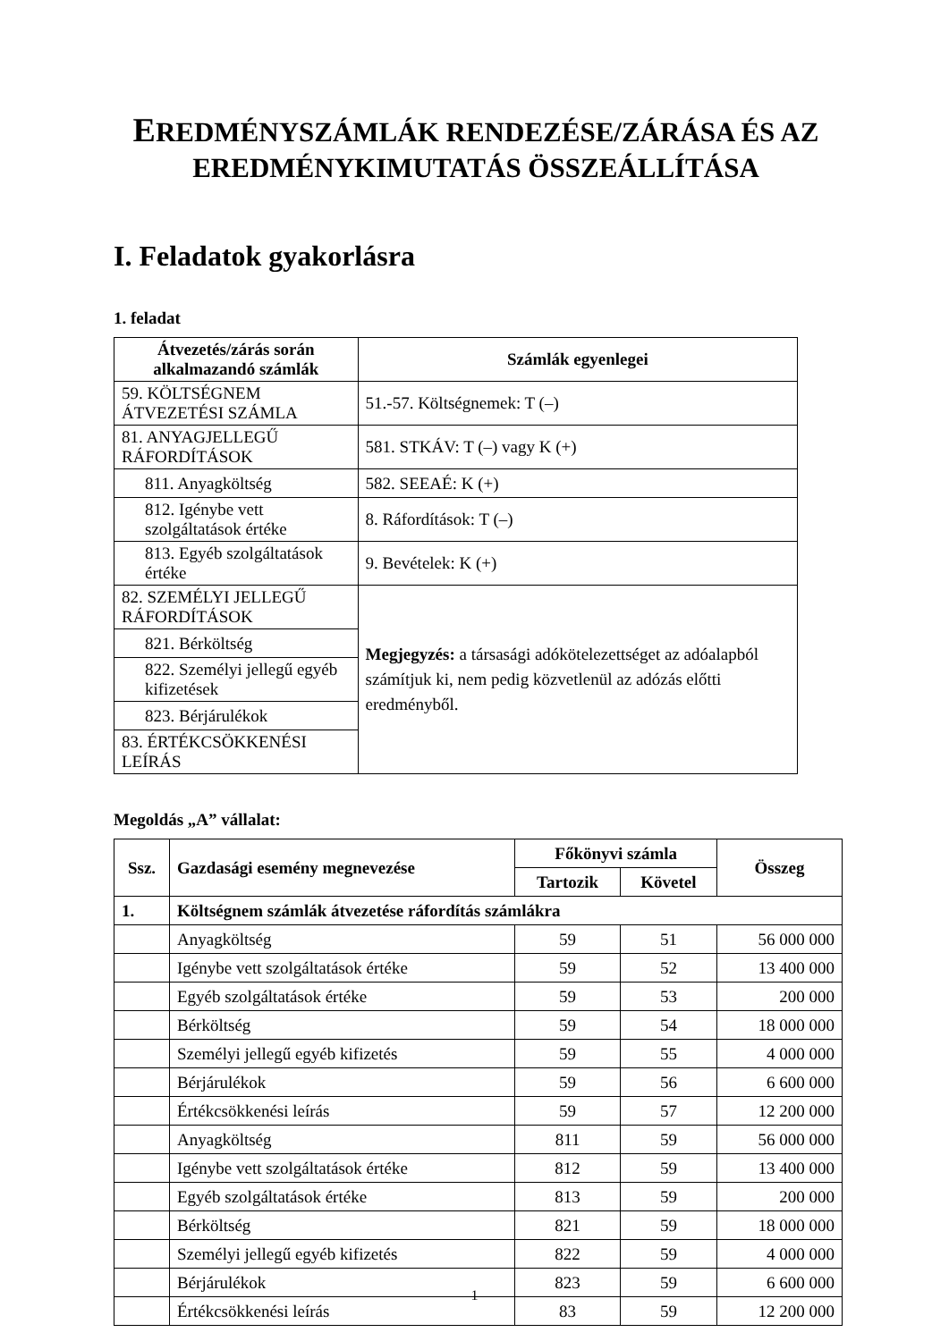EREDMÉNYSZÁMLÁK RENDEZÉSE/ZÁRÁSA ÉS AZ EREDMÉNYKIMUTATÁS ÖSSZEÁLLÍTÁSA
I. Feladatok gyakorlásra
1. feladat
| Átvezetés/zárás során alkalmazandó számlák | Számlák egyenlegei |
| --- | --- |
| 59. KÖLTSÉGNEM ÁTVEZETÉSI SZÁMLA | 51.-57. Költségnemek: T (–) |
| 81. ANYAGJELLEGŰ RÁFORDÍTÁSOK | 581. STKÁV: T (–) vagy K (+) |
| 811. Anyagköltség | 582. SEEAÉ: K (+) |
| 812. Igénybe vett szolgáltatások értéke | 8. Ráfordítások: T (–) |
| 813. Egyéb szolgáltatások értéke | 9. Bevételek: K (+) |
| 82. SZEMÉLYI JELLEGŰ RÁFORDÍTÁSOK | Megjegyzés: a társasági adókötelezettséget az adóalapból számítjuk ki, nem pedig közvetlenül az adózás előtti eredményből. |
| 821. Bérköltség | |
| 822. Személyi jellegű egyéb kifizetések | |
| 823. Bérjárulékok | |
| 83. ÉRTÉKCSÖKKENÉSI LEÍRÁS | |
Megoldás „A” vállalat:
| Ssz. | Gazdasági esemény megnevezése | Főkönyvi számla | | Összeg |
| --- | --- | --- | --- | --- |
| | | Tartozik | Követel | |
| 1. | Költségnem számlák átvezetése ráfordítás számlákra | | | |
| | Anyagköltség | 59 | 51 | 56 000 000 |
| | Igénybe vett szolgáltatások értéke | 59 | 52 | 13 400 000 |
| | Egyéb szolgáltatások értéke | 59 | 53 | 200 000 |
| | Bérköltség | 59 | 54 | 18 000 000 |
| | Személyi jellegű egyéb kifizetés | 59 | 55 | 4 000 000 |
| | Bérjárulékok | 59 | 56 | 6 600 000 |
| | Értékcsökkenési leírás | 59 | 57 | 12 200 000 |
| | Anyagköltség | 811 | 59 | 56 000 000 |
| | Igénybe vett szolgáltatások értéke | 812 | 59 | 13 400 000 |
| | Egyéb szolgáltatások értéke | 813 | 59 | 200 000 |
| | Bérköltség | 821 | 59 | 18 000 000 |
| | Személyi jellegű egyéb kifizetés | 822 | 59 | 4 000 000 |
| | Bérjárulékok | 823 | 59 | 6 600 000 |
| | Értékcsökkenési leírás | 83 | 59 | 12 200 000 |
1